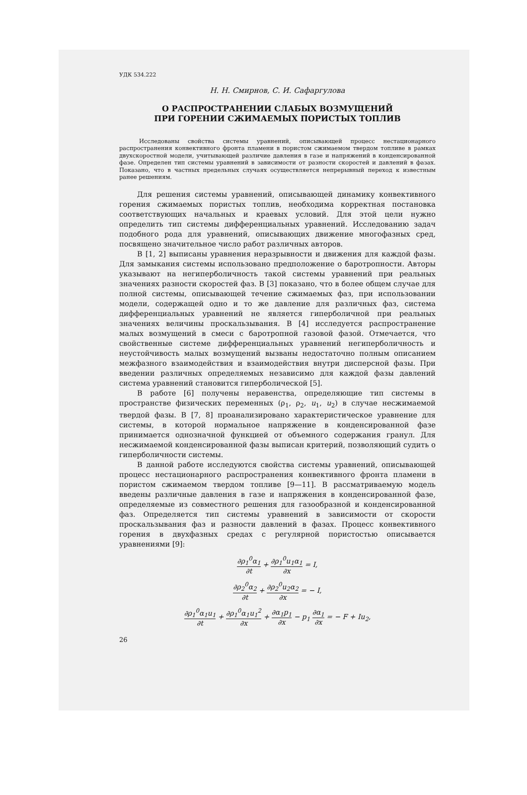УДК 534.222
Н. Н. Смирнов, С. И. Сафаргулова
О РАСПРОСТРАНЕНИИ СЛАБЫХ ВОЗМУЩЕНИЙ
ПРИ ГОРЕНИИ СЖИМАЕМЫХ ПОРИСТЫХ ТОПЛИВ
Исследованы свойства системы уравнений, описывающей процесс нестационарного распространения конвективного фронта пламени в пористом сжимаемом твердом топливе в рамках двухскоростной модели, учитывающей различие давления в газе и напряжений в конденсированной фазе. Определен тип системы уравнений в зависимости от разности скоростей и давлений в фазах. Показано, что в частных предельных случаях осуществляется непрерывный переход к известным ранее решениям.
Для решения системы уравнений, описывающей динамику конвективного горения сжимаемых пористых топлив, необходима корректная постановка соответствующих начальных и краевых условий. Для этой цели нужно определить тип системы дифференциальных уравнений. Исследованию задач подобного рода для уравнений, описывающих движение многофазных сред, посвящено значительное число работ различных авторов.
В [1, 2] выписаны уравнения неразрывности и движения для каждой фазы. Для замыкания системы использовано предположение о баротропности. Авторы указывают на негиперболичность такой системы уравнений при реальных значениях разности скоростей фаз. В [3] показано, что в более общем случае для полной системы, описывающей течение сжимаемых фаз, при использовании модели, содержащей одно и то же давление для различных фаз, система дифференциальных уравнений не является гиперболичной при реальных значениях величины проскальзывания. В [4] исследуется распространение малых возмущений в смеси с баротропной газовой фазой. Отмечается, что свойственные системе дифференциальных уравнений негиперболичность и неустойчивость малых возмущений вызваны недостаточно полным описанием межфазного взаимодействия и взаимодействия внутри дисперсной фазы. При введении различных определяемых независимо для каждой фазы давлений система уравнений становится гиперболической [5].
В работе [6] получены неравенства, определяющие тип системы в пространстве физических переменных (ρ<sub>1</sub>, ρ<sub>2</sub>, u<sub>1</sub>, u<sub>2</sub>) в случае несжимаемой твердой фазы. В [7, 8] проанализировано характеристическое уравнение для системы, в которой нормальное напряжение в конденсированной фазе принимается однозначной функцией от объемного содержания гранул. Для несжимаемой конденсированной фазы выписан критерий, позволяющий судить о гиперболичности системы.
В данной работе исследуются свойства системы уравнений, описывающей процесс нестационарного распространения конвективного фронта пламени в пористом сжимаемом твердом топливе [9—11]. В рассматриваемую модель введены различные давления в газе и напряжения в конденсированной фазе, определяемые из совместного решения для газообразной и конденсированной фаз. Определяется тип системы уравнений в зависимости от скорости проскальзывания фаз и разности давлений в фазах. Процесс конвективного горения в двухфазных средах с регулярной пористостью описывается уравнениями [9]:
∂ρ<sub>1</sub><sup>0</sup>α<sub>1</sub> ∂t + ∂ρ<sub>1</sub><sup>0</sup>u<sub>1</sub>α<sub>1</sub> ∂x = I,
∂ρ<sub>2</sub><sup>0</sup>α<sub>2</sub> ∂t + ∂ρ<sub>2</sub><sup>0</sup>u<sub>2</sub>α<sub>2</sub> ∂x = − I,
∂ρ<sub>1</sub><sup>0</sup>α<sub>1</sub>u<sub>1</sub> ∂t + ∂ρ<sub>1</sub><sup>0</sup>α<sub>1</sub>u<sub>1</sub><sup>2</sup> ∂x + ∂α<sub>1</sub>p<sub>1</sub> ∂x − p<sub>1</sub> ∂α<sub>1</sub> ∂x = − F + Iu<sub>2</sub>,
26